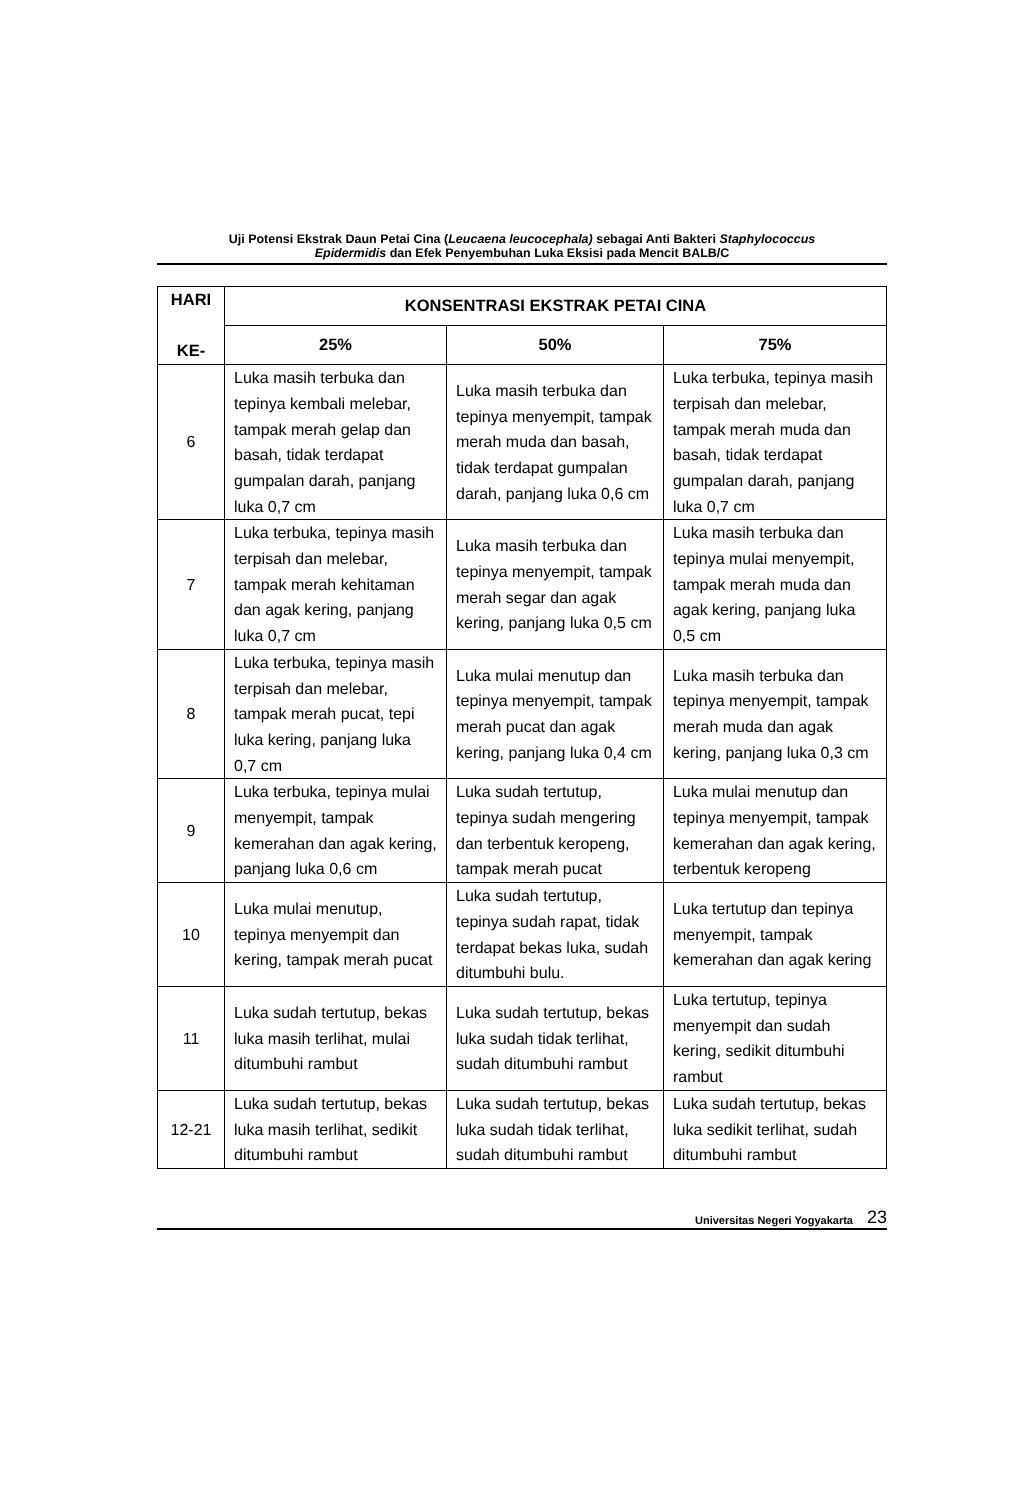Uji Potensi Ekstrak Daun Petai Cina (Leucaena leucocephala) sebagai Anti Bakteri Staphylococcus
Epidermidis dan Efek Penyembuhan Luka Eksisi pada Mencit BALB/C
| HARI KE- | KONSENTRASI EKSTRAK PETAI CINA | | |
| --- | --- | --- | --- |
| | 25% | 50% | 75% |
| 6 | Luka masih terbuka dan tepinya kembali melebar, tampak merah gelap dan basah, tidak terdapat gumpalan darah, panjang luka 0,7 cm | Luka masih terbuka dan tepinya menyempit, tampak merah muda dan basah, tidak terdapat gumpalan darah, panjang luka 0,6 cm | Luka terbuka, tepinya masih terpisah dan melebar, tampak merah muda dan basah, tidak terdapat gumpalan darah, panjang luka 0,7 cm |
| 7 | Luka terbuka, tepinya masih terpisah dan melebar, tampak merah kehitaman dan agak kering, panjang luka 0,7 cm | Luka masih terbuka dan tepinya menyempit, tampak merah segar dan agak kering, panjang luka 0,5 cm | Luka masih terbuka dan tepinya mulai menyempit, tampak merah muda dan agak kering, panjang luka 0,5 cm |
| 8 | Luka terbuka, tepinya masih terpisah dan melebar, tampak merah pucat, tepi luka kering, panjang luka 0,7 cm | Luka mulai menutup dan tepinya menyempit, tampak merah pucat dan agak kering, panjang luka 0,4 cm | Luka masih terbuka dan tepinya menyempit, tampak merah muda dan agak kering, panjang luka 0,3 cm |
| 9 | Luka terbuka, tepinya mulai menyempit, tampak kemerahan dan agak kering, panjang luka 0,6 cm | Luka sudah tertutup, tepinya sudah mengering dan terbentuk keropeng, tampak merah pucat | Luka mulai menutup dan tepinya menyempit, tampak kemerahan dan agak kering, terbentuk keropeng |
| 10 | Luka mulai menutup, tepinya menyempit dan kering, tampak merah pucat | Luka sudah tertutup, tepinya sudah rapat, tidak terdapat bekas luka, sudah ditumbuhi bulu. | Luka tertutup dan tepinya menyempit, tampak kemerahan dan agak kering |
| 11 | Luka sudah tertutup, bekas luka masih terlihat, mulai ditumbuhi rambut | Luka sudah tertutup, bekas luka sudah tidak terlihat, sudah ditumbuhi rambut | Luka tertutup, tepinya menyempit dan sudah kering, sedikit ditumbuhi rambut |
| 12-21 | Luka sudah tertutup, bekas luka masih terlihat, sedikit ditumbuhi rambut | Luka sudah tertutup, bekas luka sudah tidak terlihat, sudah ditumbuhi rambut | Luka sudah tertutup, bekas luka sedikit terlihat, sudah ditumbuhi rambut |
Universitas Negeri Yogyakarta 23